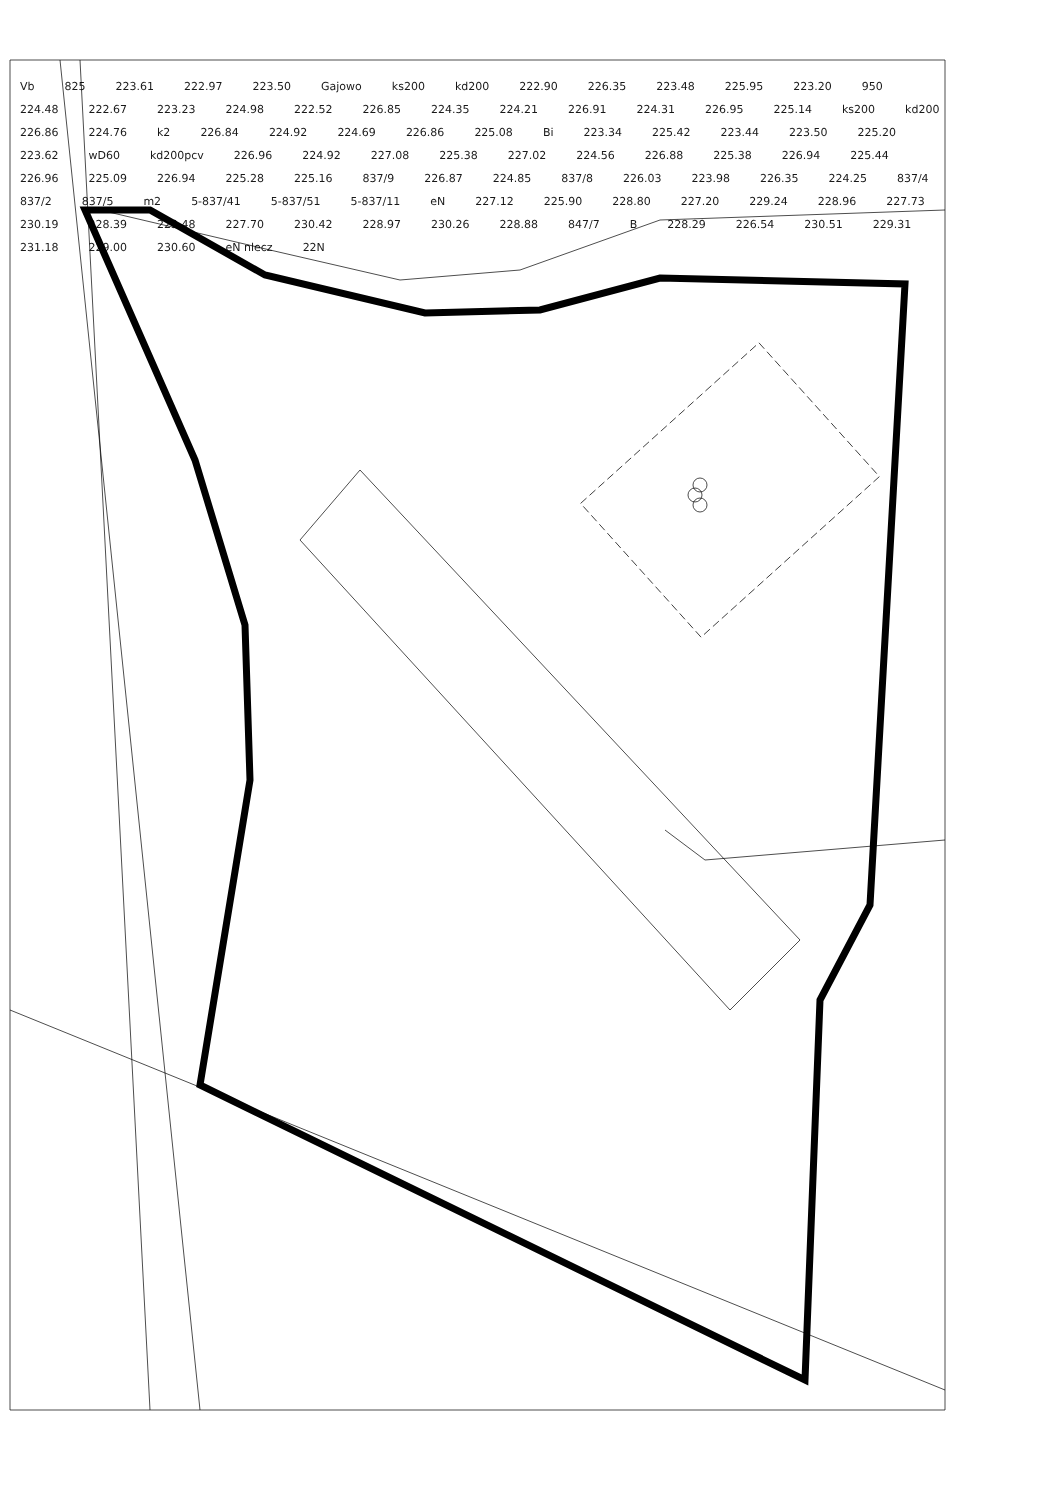Vb 825 223.61 222.97 223.50 Gajowo ks200 kd200 222.90 226.35 223.48 225.95 223.20 950 224.48 222.67 223.23 224.98 222.52 226.85 224.35 224.21 226.91 224.31 226.95 225.14 ks200 kd200 226.86 224.76 k2 226.84 224.92 224.69 226.86 225.08 Bi 223.34 225.42 223.44 223.50 225.20 223.62 wD60 kd200pcv 226.96 224.92 227.08 225.38 227.02 224.56 226.88 225.38 226.94 225.44 226.96 225.09 226.94 225.28 225.16 837/9 226.87 224.85 837/8 226.03 223.98 226.35 224.25 837/4 837/2 837/5 m2 5-837/41 5-837/51 5-837/11 eN 227.12 225.90 228.80 227.20 229.24 228.96 227.73 230.19 228.39 229.48 227.70 230.42 228.97 230.26 228.88 847/7 B 228.29 226.54 230.51 229.31 231.18 229.00 230.60 eN nlecz 22N